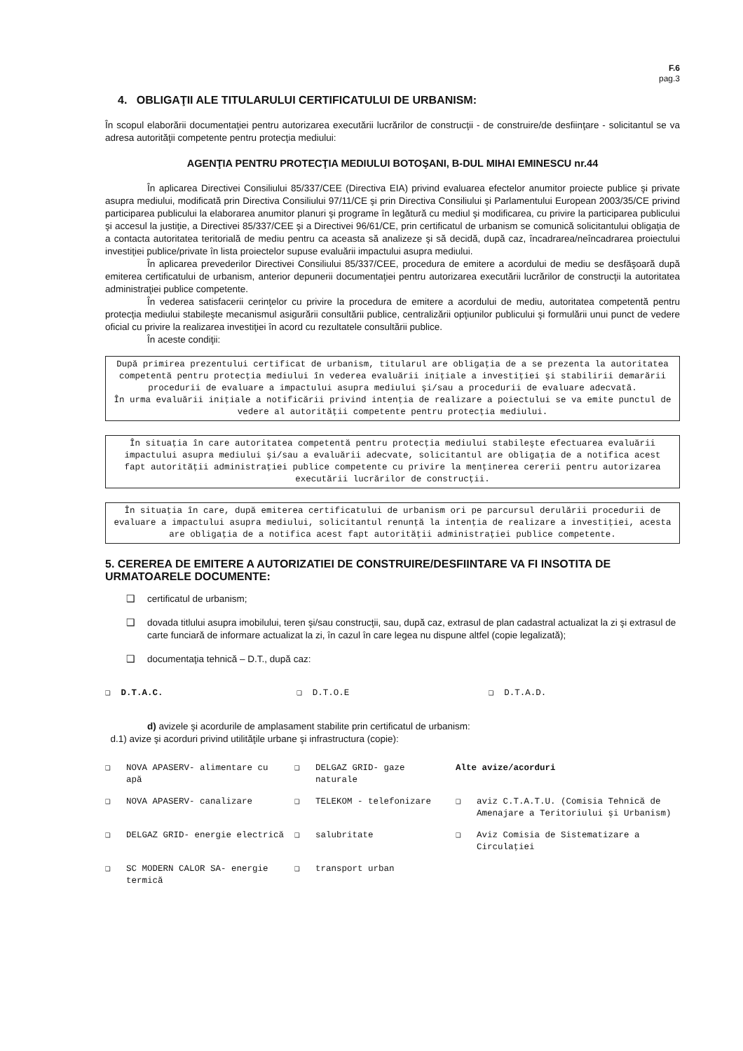F.6
pag.3
4. OBLIGAŢII ALE TITULARULUI CERTIFICATULUI DE URBANISM:
În scopul elaborării documentaţiei pentru autorizarea executării lucrărilor de construcţii - de construire/de desfiinţare - solicitantul se va adresa autorităţii competente pentru protecţia mediului:
AGENŢIA PENTRU PROTECŢIA MEDIULUI BOTOŞANI, B-DUL MIHAI EMINESCU nr.44
În aplicarea Directivei Consiliului 85/337/CEE (Directiva EIA) privind evaluarea efectelor anumitor proiecte publice şi private asupra mediului, modificată prin Directiva Consiliului 97/11/CE şi prin Directiva Consiliului şi Parlamentului European 2003/35/CE privind participarea publicului la elaborarea anumitor planuri şi programe în legătură cu mediul şi modificarea, cu privire la participarea publicului şi accesul la justiţie, a Directivei 85/337/CEE şi a Directivei 96/61/CE, prin certificatul de urbanism se comunică solicitantului obligaţia de a contacta autoritatea teritorială de mediu pentru ca aceasta să analizeze şi să decidă, după caz, încadrarea/neîncadrarea proiectului investiţiei publice/private în lista proiectelor supuse evaluării impactului asupra mediului.
În aplicarea prevederilor Directivei Consiliului 85/337/CEE, procedura de emitere a acordului de mediu se desfăşoară după emiterea certificatului de urbanism, anterior depunerii documentaţiei pentru autorizarea executării lucrărilor de construcţii la autoritatea administraţiei publice competente.
În vederea satisfacerii cerinţelor cu privire la procedura de emitere a acordului de mediu, autoritatea competentă pentru protecţia mediului stabileşte mecanismul asigurării consultării publice, centralizării opţiunilor publicului şi formulării unui punct de vedere oficial cu privire la realizarea investiţiei în acord cu rezultatele consultării publice.
În aceste condiţii:
După primirea prezentului certificat de urbanism, titularul are obligaţia de a se prezenta la autoritatea competentă pentru protecţia mediului în vederea evaluării iniţiale a investiţiei şi stabilirii demarării procedurii de evaluare a impactului asupra mediului şi/sau a procedurii de evaluare adecvată.
În urma evaluării iniţiale a notificării privind intenţia de realizare a poiectului se va emite punctul de vedere al autorităţii competente pentru protecţia mediului.
În situaţia în care autoritatea competentă pentru protecţia mediului stabileşte efectuarea evaluării impactului asupra mediului şi/sau a evaluării adecvate, solicitantul are obligaţia de a notifica acest fapt autorităţii administraţiei publice competente cu privire la menţinerea cererii pentru autorizarea executării lucrărilor de construcţii.
În situaţia în care, după emiterea certificatului de urbanism ori pe parcursul derulării procedurii de evaluare a impactului asupra mediului, solicitantul renunţă la intenţia de realizare a investiţiei, acesta are obligaţia de a notifica acest fapt autorităţii administraţiei publice competente.
5. CEREREA DE EMITERE A AUTORIZATIEI DE CONSTRUIRE/DESFIINTARE VA FI INSOTITA DE URMATOARELE DOCUMENTE:
❑ certificatul de urbanism;
❑ dovada titlului asupra imobilului, teren şi/sau construcţii, sau, după caz, extrasul de plan cadastral actualizat la zi şi extrasul de carte funciară de informare actualizat la zi, în cazul în care legea nu dispune altfel (copie legalizată);
❑ documentaţia tehnică – D.T., după caz:
❑ D.T.A.C. ❑ D.T.O.E ❑ D.T.A.D.
d) avizele şi acordurile de amplasament stabilite prin certificatul de urbanism:
d.1) avize şi acorduri privind utilităţile urbane şi infrastructura (copie):
❑ NOVA APASERV- alimentare cu apă
❑ DELGAZ GRID- gaze naturale
Alte avize/acorduri
❑ NOVA APASERV- canalizare
❑ TELEKOM - telefonizare
❑ aviz C.T.A.T.U. (Comisia Tehnică de Amenajare a Teritoriului şi Urbanism)
❑ DELGAZ GRID- energie electrică
❑ salubritate
❑ Aviz Comisia de Sistematizare a Circulaţiei
❑ SC MODERN CALOR SA- energie termică
❑ transport urban